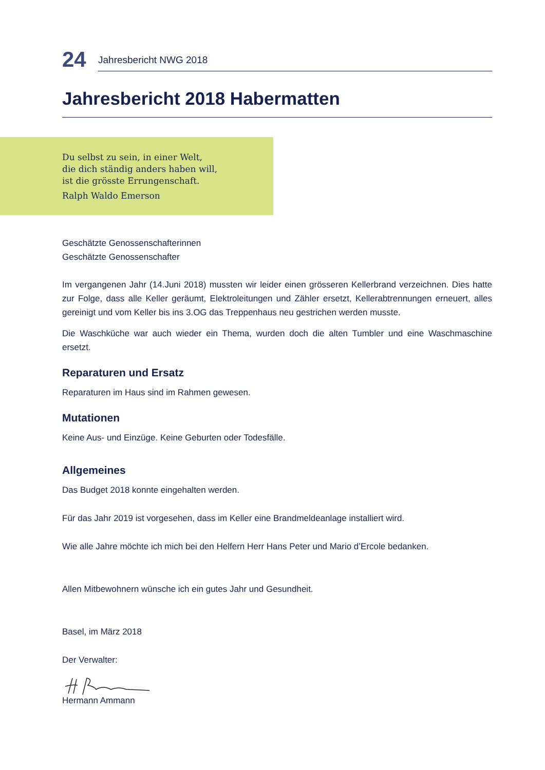24
Jahresbericht NWG 2018
Jahresbericht 2018 Habermatten
Du selbst zu sein, in einer Welt,
die dich ständig anders haben will,
ist die grösste Errungenschaft.
Ralph Waldo Emerson
Geschätzte Genossenschafterinnen
Geschätzte Genossenschafter
Im vergangenen Jahr (14.Juni 2018) mussten wir leider einen grösseren Kellerbrand verzeichnen. Dies hatte zur Folge, dass alle Keller geräumt, Elektroleitungen und Zähler ersetzt, Kellerabtrennungen erneuert, alles gereinigt und vom Keller bis ins 3.OG das Treppenhaus neu gestrichen werden musste.
Die Waschküche war auch wieder ein Thema, wurden doch die alten Tumbler und eine Waschmaschine ersetzt.
Reparaturen und Ersatz
Reparaturen im Haus sind im Rahmen gewesen.
Mutationen
Keine Aus- und Einzüge. Keine Geburten oder Todesfälle.
Allgemeines
Das Budget 2018 konnte eingehalten werden.
Für das Jahr 2019 ist vorgesehen, dass im Keller eine Brandmeldeanlage installiert wird.
Wie alle Jahre möchte ich mich bei den Helfern Herr Hans Peter und Mario d’Ercole bedanken.
Allen Mitbewohnern wünsche ich ein gutes Jahr und Gesundheit.
Basel, im März 2018
Der Verwalter:
Hermann Ammann